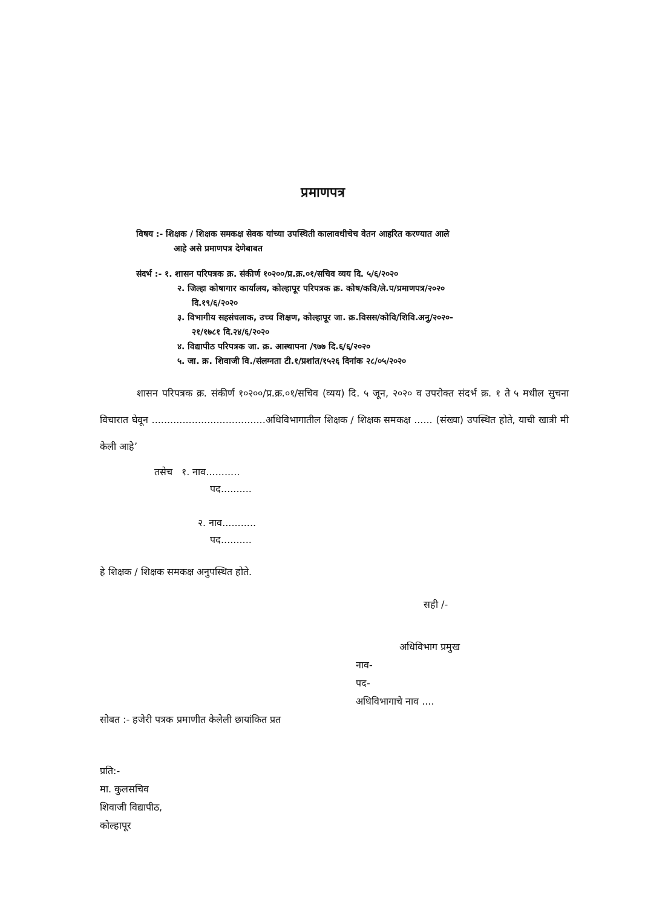प्रमाणपत्र
विषय :- शिक्षक / शिक्षक समकक्ष सेवक यांच्या उपस्थिती कालावधीचेच वेतन आहरित करण्यात आले
आहे असे प्रमाणपत्र देणेबाबत
संदर्भ :- १. शासन परिपत्रक क्र. संकीर्ण १०२००/प्र.क्र.०१/सचिव व्यय दि. ५/६/२०२०
२. जिल्हा कोषागार कार्यालय, कोल्हापूर परिपत्रक क्र. कोष/कवि/ले.प/प्रमाणपत्र/२०२०
दि.१९/६/२०२०
३. विभागीय सहसंचलाक, उच्च शिक्षण, कोल्हापूर जा. क्र.विसस/कोवि/शिवि.अनु/२०२०-
२१/१७८१ दि.२४/६/२०२०
४. विद्यापीठ परिपत्रक जा. क्र. आस्थापना /९७७ दि.६/६/२०२०
५. जा. क्र. शिवाजी वि./संलग्नता टी.१/प्रशांत/१५२६ दिनांक २८/०५/२०२०
शासन परिपत्रक क्र. संकीर्ण १०२००/प्र.क्र.०१/सचिव (व्यय) दि. ५ जून, २०२० व उपरोक्त संदर्भ क्र. १ ते ५ मधील सुचना विचारात घेवून .....................................अधिविभागातील शिक्षक / शिक्षक समकक्ष ...... (संख्या) उपस्थित होते, याची खात्री मी केली आहे’
तसेच १. नाव...........
पद..........
२. नाव...........
पद..........
हे शिक्षक / शिक्षक समकक्ष अनुपस्थित होते.
सही /-
अधिविभाग प्रमुख
नाव-
पद-
अधिविभागाचे नाव ....
सोबत :- हजेरी पत्रक प्रमाणीत केलेली छायांकित प्रत
प्रति:-
मा. कुलसचिव
शिवाजी विद्यापीठ,
कोल्हापूर